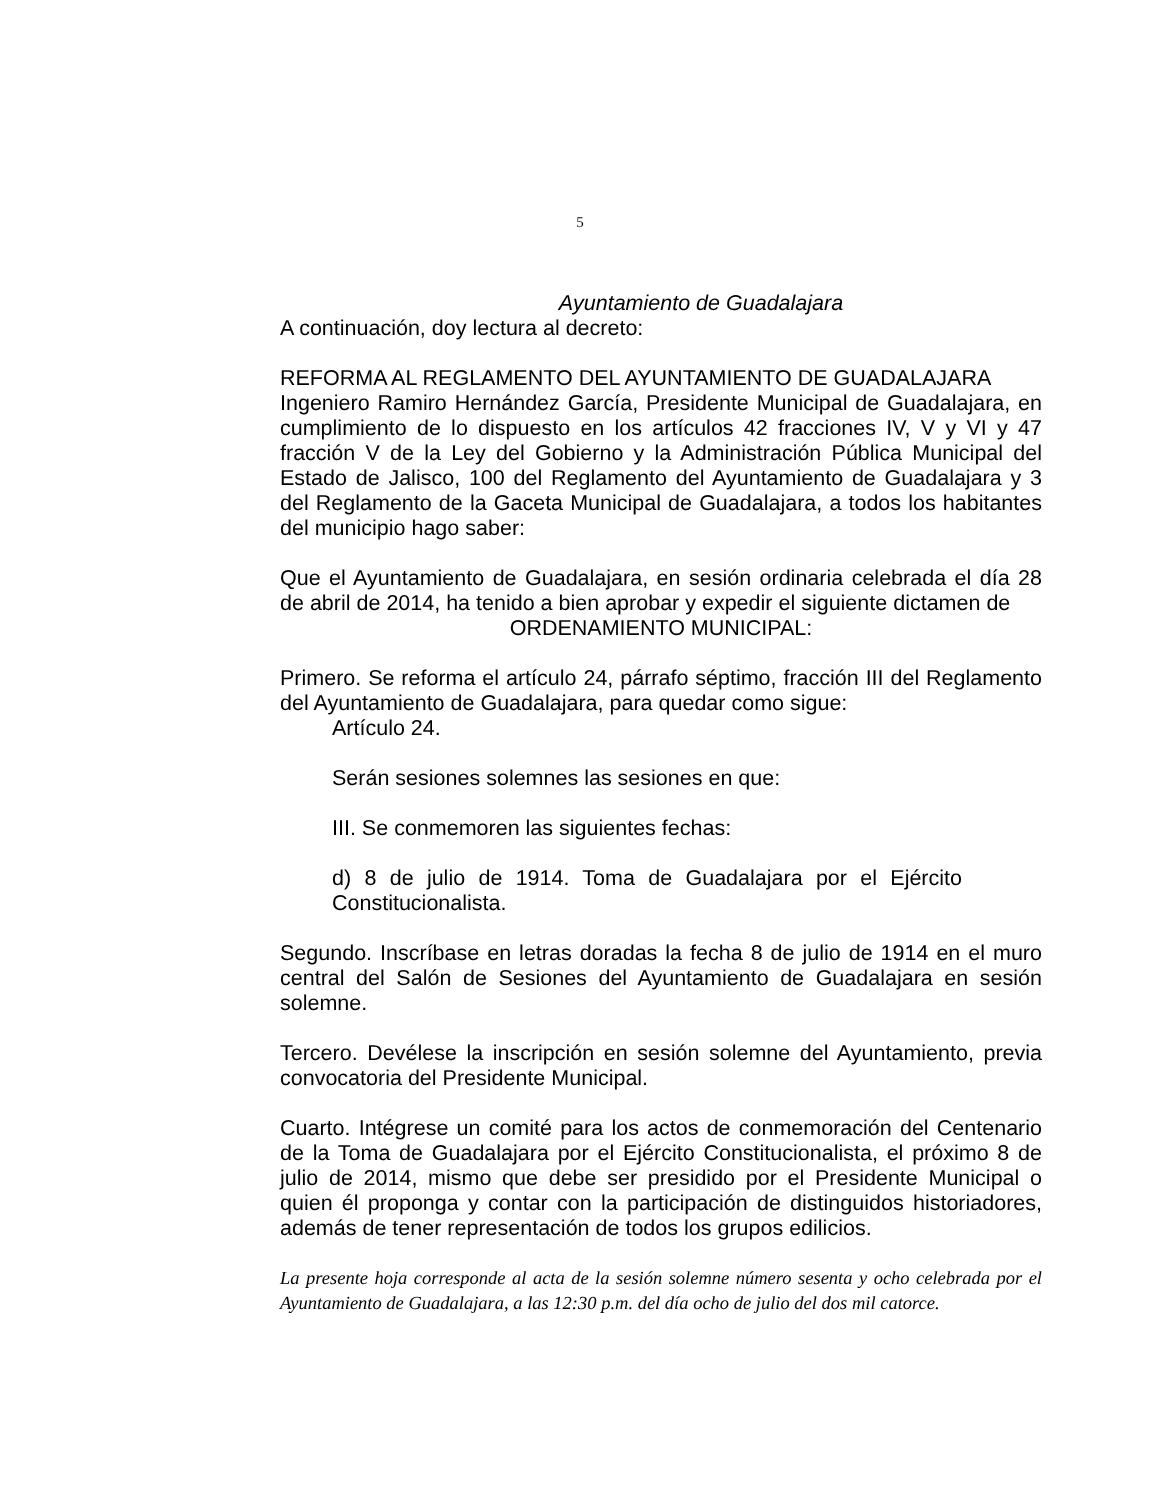5
Ayuntamiento de Guadalajara
A continuación, doy lectura al decreto:
REFORMA AL REGLAMENTO DEL AYUNTAMIENTO DE GUADALAJARA
Ingeniero Ramiro Hernández García, Presidente Municipal de Guadalajara, en cumplimiento de lo dispuesto en los artículos 42 fracciones IV, V y VI y 47 fracción V de la Ley del Gobierno y la Administración Pública Municipal del Estado de Jalisco, 100 del Reglamento del Ayuntamiento de Guadalajara y 3 del Reglamento de la Gaceta Municipal de Guadalajara, a todos los habitantes del municipio hago saber:
Que el Ayuntamiento de Guadalajara, en sesión ordinaria celebrada el día 28 de abril de 2014, ha tenido a bien aprobar y expedir el siguiente dictamen de
ORDENAMIENTO MUNICIPAL:
Primero. Se reforma el artículo 24, párrafo séptimo, fracción III del Reglamento del Ayuntamiento de Guadalajara, para quedar como sigue:
Artículo 24.
Serán sesiones solemnes las sesiones en que:
III. Se conmemoren las siguientes fechas:
d) 8 de julio de 1914. Toma de Guadalajara por el Ejército Constitucionalista.
Segundo. Inscríbase en letras doradas la fecha 8 de julio de 1914 en el muro central del Salón de Sesiones del Ayuntamiento de Guadalajara en sesión solemne.
Tercero. Devélese la inscripción en sesión solemne del Ayuntamiento, previa convocatoria del Presidente Municipal.
Cuarto. Intégrese un comité para los actos de conmemoración del Centenario de la Toma de Guadalajara por el Ejército Constitucionalista, el próximo 8 de julio de 2014, mismo que debe ser presidido por el Presidente Municipal o quien él proponga y contar con la participación de distinguidos historiadores, además de tener representación de todos los grupos edilicios.
La presente hoja corresponde al acta de la sesión solemne número sesenta y ocho celebrada por el Ayuntamiento de Guadalajara, a las 12:30 p.m. del día ocho de julio del dos mil catorce.